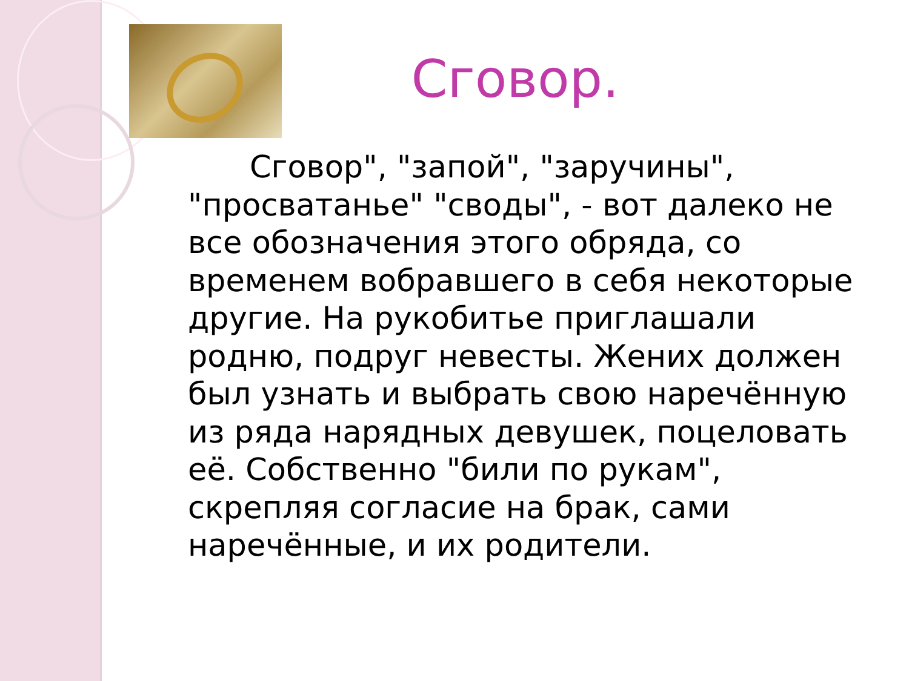Сговор.
  Сговор", "запой", "заручины", "просватанье" "своды", - вот далеко не все обозначения этого обряда, со временем вобравшего в себя некоторые другие. На рукобитье приглашали родню, подруг невесты. Жених должен был узнать и выбрать свою наречённую из ряда нарядных девушек, поцеловать её. Собственно "били по рукам", скрепляя согласие на брак, сами наречённые, и их родители.